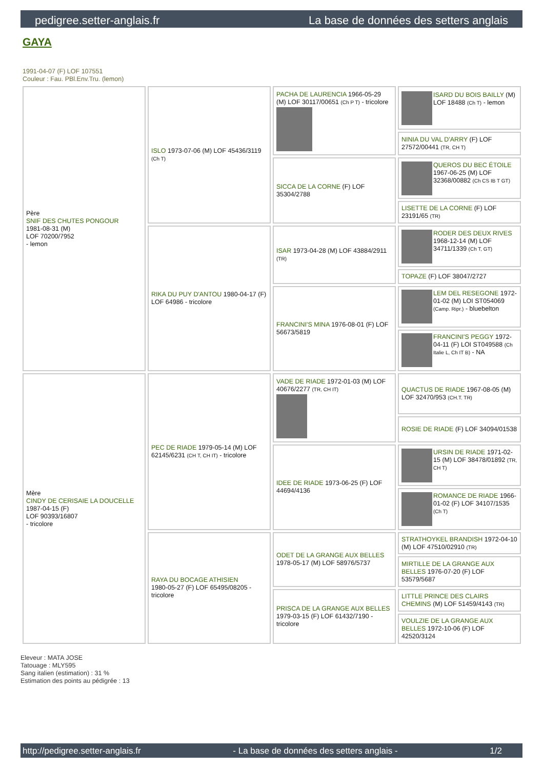pedigree.setter-anglais.fr La base de données des setters anglais
GAYA
1991-04-07 (F) LOF 107551
Couleur : Fau. PBl.Env.Tru. (lemon)
| Père SNIF DES CHUTES PONGOUR 1981-08-31 (M) LOF 70200/7952 - lemon | ISLO 1973-07-06 (M) LOF 45436/3119 (Ch T) | PACHA DE LAURENCIA 1966-05-29 (M) LOF 30117/00651 (Ch P T) - tricolore | ISARD DU BOIS BAILLY (M) LOF 18488 (Ch T) - lemon |
| | | | NINIA DU VAL D'ARRY (F) LOF 27572/00441 (TR, CH T) |
| | | SICCA DE LA CORNE (F) LOF 35304/2788 | QUEROS DU BEC ÉTOILE 1967-06-25 (M) LOF 32368/00882 (Ch CS IB T GT) |
| | | | LISETTE DE LA CORNE (F) LOF 23191/65 (TR) |
| | RIKA DU PUY D'ANTOU 1980-04-17 (F) LOF 64986 - tricolore | ISAR 1973-04-28 (M) LOF 43884/2911 (TR) | RODER DES DEUX RIVES 1968-12-14 (M) LOF 34711/1339 (Ch T, GT) |
| | | | TOPAZE (F) LOF 38047/2727 |
| | | FRANCINI'S MINA 1976-08-01 (F) LOF 56673/5819 | LEM DEL RESEGONE 1972-01-02 (M) LOI ST054069 (Camp. Ripr.) - bluebelton |
| | | | FRANCINI'S PEGGY 1972-04-11 (F) LOI ST049588 (Ch Italie L, Ch IT B) - NA |
| Mère CINDY DE CERISAIE LA DOUCELLE 1987-04-15 (F) LOF 90393/16807 - tricolore | PEC DE RIADE 1979-05-14 (M) LOF 62145/6231 (CH T, CH IT) - tricolore | VADE DE RIADE 1972-01-03 (M) LOF 40676/2277 (TR, CH IT) | QUACTUS DE RIADE 1967-08-05 (M) LOF 32470/953 (CH.T. TR) |
| | | | ROSIE DE RIADE (F) LOF 34094/01538 |
| | | IDEE DE RIADE 1973-06-25 (F) LOF 44694/4136 | URSIN DE RIADE 1971-02-15 (M) LOF 38478/01892 (TR, CH T) |
| | | | ROMANCE DE RIADE 1966-01-02 (F) LOF 34107/1535 (Ch T) |
| | RAYA DU BOCAGE ATHISIEN 1980-05-27 (F) LOF 65495/08205 - tricolore | ODET DE LA GRANGE AUX BELLES 1978-05-17 (M) LOF 58976/5737 | STRATHOYKEL BRANDISH 1972-04-10 (M) LOF 47510/02910 (TR) |
| | | | MIRTILLE DE LA GRANGE AUX BELLES 1976-07-20 (F) LOF 53579/5687 |
| | | PRISCA DE LA GRANGE AUX BELLES 1979-03-15 (F) LOF 61432/7190 - tricolore | LITTLE PRINCE DES CLAIRS CHEMINS (M) LOF 51459/4143 (TR) |
| | | | VOULZIE DE LA GRANGE AUX BELLES 1972-10-06 (F) LOF 42520/3124 |
Eleveur : MATA JOSE
Tatouage : MLY595
Sang italien (estimation) : 31 %
Estimation des points au pédigrée : 13
http://pedigree.setter-anglais.fr - La base de données des setters anglais - 1/2